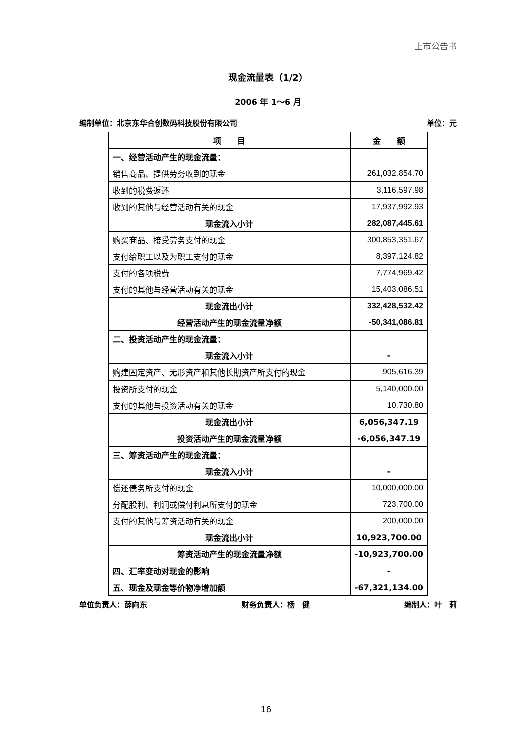上市公告书
现金流量表（1/2）
2006 年 1～6 月
编制单位：北京东华合创数码科技股份有限公司 单位：元
| 项 目 | 金 额 |
| --- | --- |
| 一、经营活动产生的现金流量： | |
| 销售商品、提供劳务收到的现金 | 261,032,854.70 |
| 收到的税费返还 | 3,116,597.98 |
| 收到的其他与经营活动有关的现金 | 17,937,992.93 |
| 现金流入小计 | 282,087,445.61 |
| 购买商品、接受劳务支付的现金 | 300,853,351.67 |
| 支付给职工以及为职工支付的现金 | 8,397,124.82 |
| 支付的各项税费 | 7,774,969.42 |
| 支付的其他与经营活动有关的现金 | 15,403,086.51 |
| 现金流出小计 | 332,428,532.42 |
| 经营活动产生的现金流量净额 | -50,341,086.81 |
| 二、投资活动产生的现金流量： | |
| 现金流入小计 | - |
| 购建固定资产、无形资产和其他长期资产所支付的现金 | 905,616.39 |
| 投资所支付的现金 | 5,140,000.00 |
| 支付的其他与投资活动有关的现金 | 10,730.80 |
| 现金流出小计 | 6,056,347.19 |
| 投资活动产生的现金流量净额 | -6,056,347.19 |
| 三、筹资活动产生的现金流量： | |
| 现金流入小计 | - |
| 偿还债务所支付的现金 | 10,000,000.00 |
| 分配股利、利润或偿付利息所支付的现金 | 723,700.00 |
| 支付的其他与筹资活动有关的现金 | 200,000.00 |
| 现金流出小计 | 10,923,700.00 |
| 筹资活动产生的现金流量净额 | -10,923,700.00 |
| 四、汇率变动对现金的影响 | - |
| 五、现金及现金等价物净增加额 | -67,321,134.00 |
单位负责人：薛向东 财务负责人：杨　健 编制人：叶　莉
16